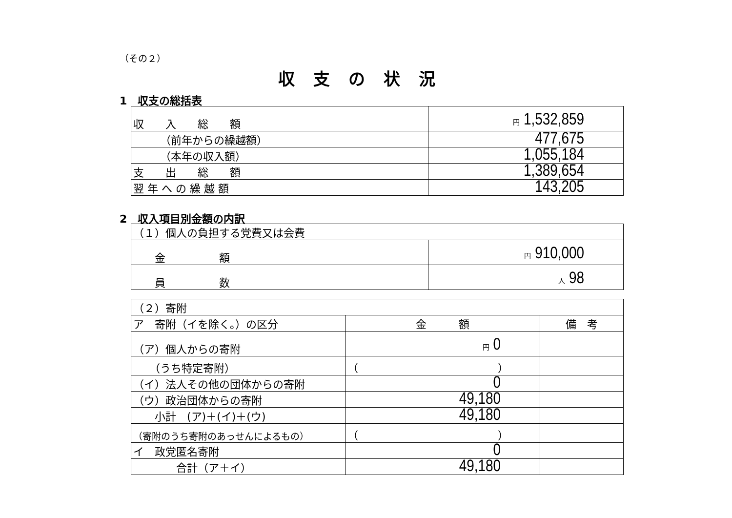（その２）
収支の状況
1　収支の総括表
| 収 入 総 額 | 円 1,532,859 |
| （前年からの繰越額） | 477,675 |
| （本年の収入額） | 1,055,184 |
| 支 出 総 額 | 1,389,654 |
| 翌 年 へ の 繰 越 額 | 143,205 |
2　収入項目別金額の内訳
| （１）個人の負担する党費又は会費 | |
| 金 額 | 円 910,000 |
| 員 数 | 人 98 |
| （２）寄附 | | |
| ア 寄附（イを除く。）の区分 | 金 額 | 備 考 |
| （ア）個人からの寄附 | 円 0 | |
| （うち特定寄附） | （ ） | |
| （イ）法人その他の団体からの寄附 | 0 | |
| （ウ）政治団体からの寄附 | 49,180 | |
| 小計 (ア)＋(イ)＋(ウ) | 49,180 | |
| （寄附のうち寄附のあっせんによるもの） | （ ） | |
| イ 政党匿名寄附 | 0 | |
| 合計（ア＋イ） | 49,180 | |